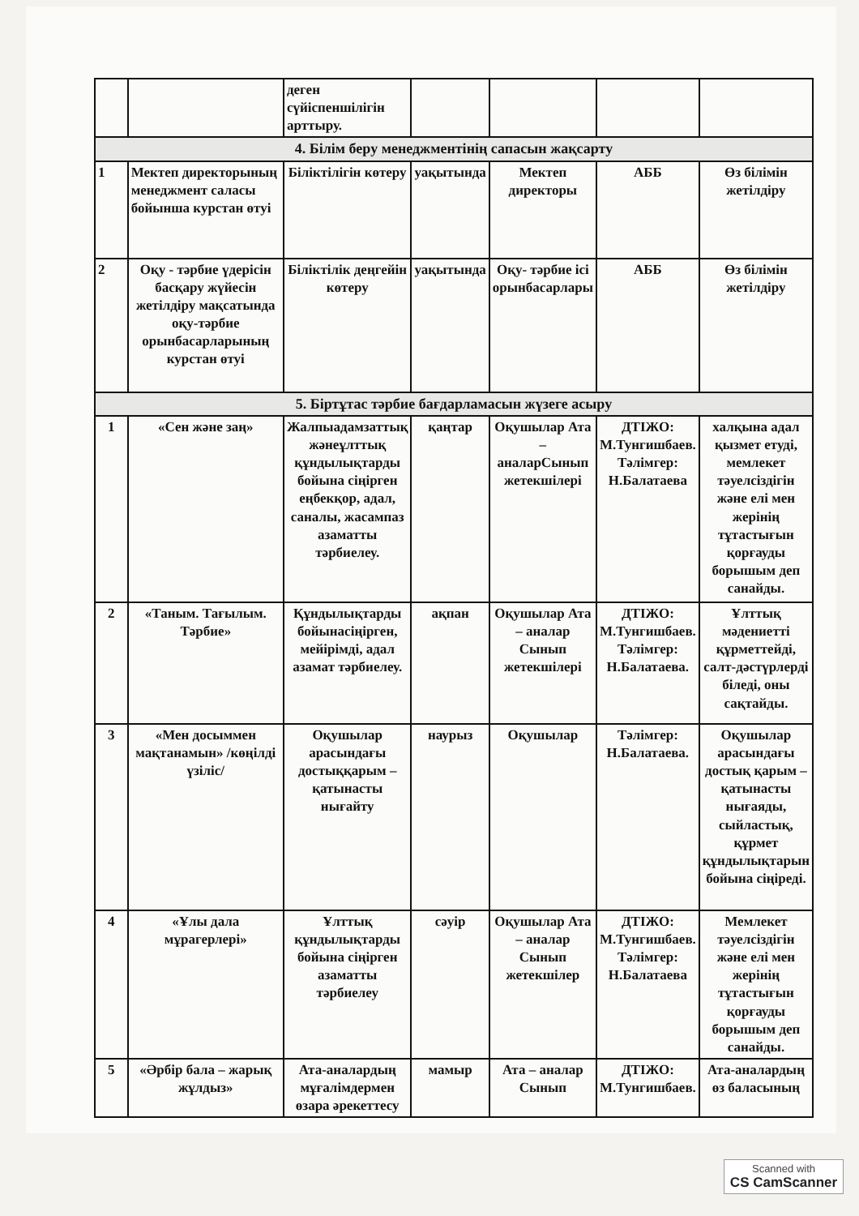| | | деген сүйіспеншілігін арттыру. | | | | |
| 4. Білім беру менеджментінің сапасын жақсарту | | | | | | |
| 1 | Мектеп директорының менеджмент саласы бойынша курстан өтуі | Біліктілігін көтеру | уақытында | Мектеп директоры | АББ | Өз білімін жетілдіру |
| 2 | Оқу - тәрбие үдерісін басқару жүйесін жетілдіру мақсатында оқу-тәрбие орынбасарларының курстан өтуі | Біліктілік деңгейін көтеру | уақытында | Оқу- тәрбие ісі орынбасарлары | АББ | Өз білімін жетілдіру |
| 5. Біртұтас тәрбие бағдарламасын жүзеге асыру | | | | | | |
| 1 | «Сен және заң» | Жалпыадамзаттық жәнеұлттық құндылықтарды бойына сіңірген еңбекқор, адал, саналы, жасампаз азаматты тәрбиелеу. | қаңтар | Оқушылар Ата – аналарСынып жетекшілері | ДТІЖО: М.Тунгишбаев. Тәлімгер: Н.Балатаева | халқына адал қызмет етуді, мемлекет тәуелсіздігін және елі мен жерінің тұтастығын қорғауды борышым деп санайды. |
| 2 | «Таным. Тағылым. Тәрбие» | Құндылықтарды бойынасіңірген, мейірімді, адал азамат тәрбиелеу. | ақпан | Оқушылар Ата – аналар Сынып жетекшілері | ДТІЖО: М.Тунгишбаев. Тәлімгер: Н.Балатаева. | Ұлттық мәдениетті құрметтейді, салт-дәстүрлерді біледі, оны сақтайды. |
| 3 | «Мен досыммен мақтанамын» /көңілді үзіліс/ | Оқушылар арасындағы достыққарым – қатынасты нығайту | наурыз | Оқушылар | Тәлімгер: Н.Балатаева. | Оқушылар арасындағы достық қарым – қатынасты нығаяды, сыйластық, құрмет құндылықтарын бойына сіңіреді. |
| 4 | «Ұлы дала мұрагерлері» | Ұлттық құндылықтарды бойына сіңірген азаматты тәрбиелеу | сәуір | Оқушылар Ата – аналар Сынып жетекшілер | ДТІЖО: М.Тунгишбаев. Тәлімгер: Н.Балатаева | Мемлекет тәуелсіздігін және елі мен жерінің тұтастығын қорғауды борышым деп санайды. |
| 5 | «Әрбір бала – жарық жұлдыз» | Ата-аналардың мұғалімдермен өзара әрекеттесу | мамыр | Ата – аналар Сынып | ДТІЖО: М.Тунгишбаев. | Ата-аналардың өз баласының |
Scanned with
CS CamScanner